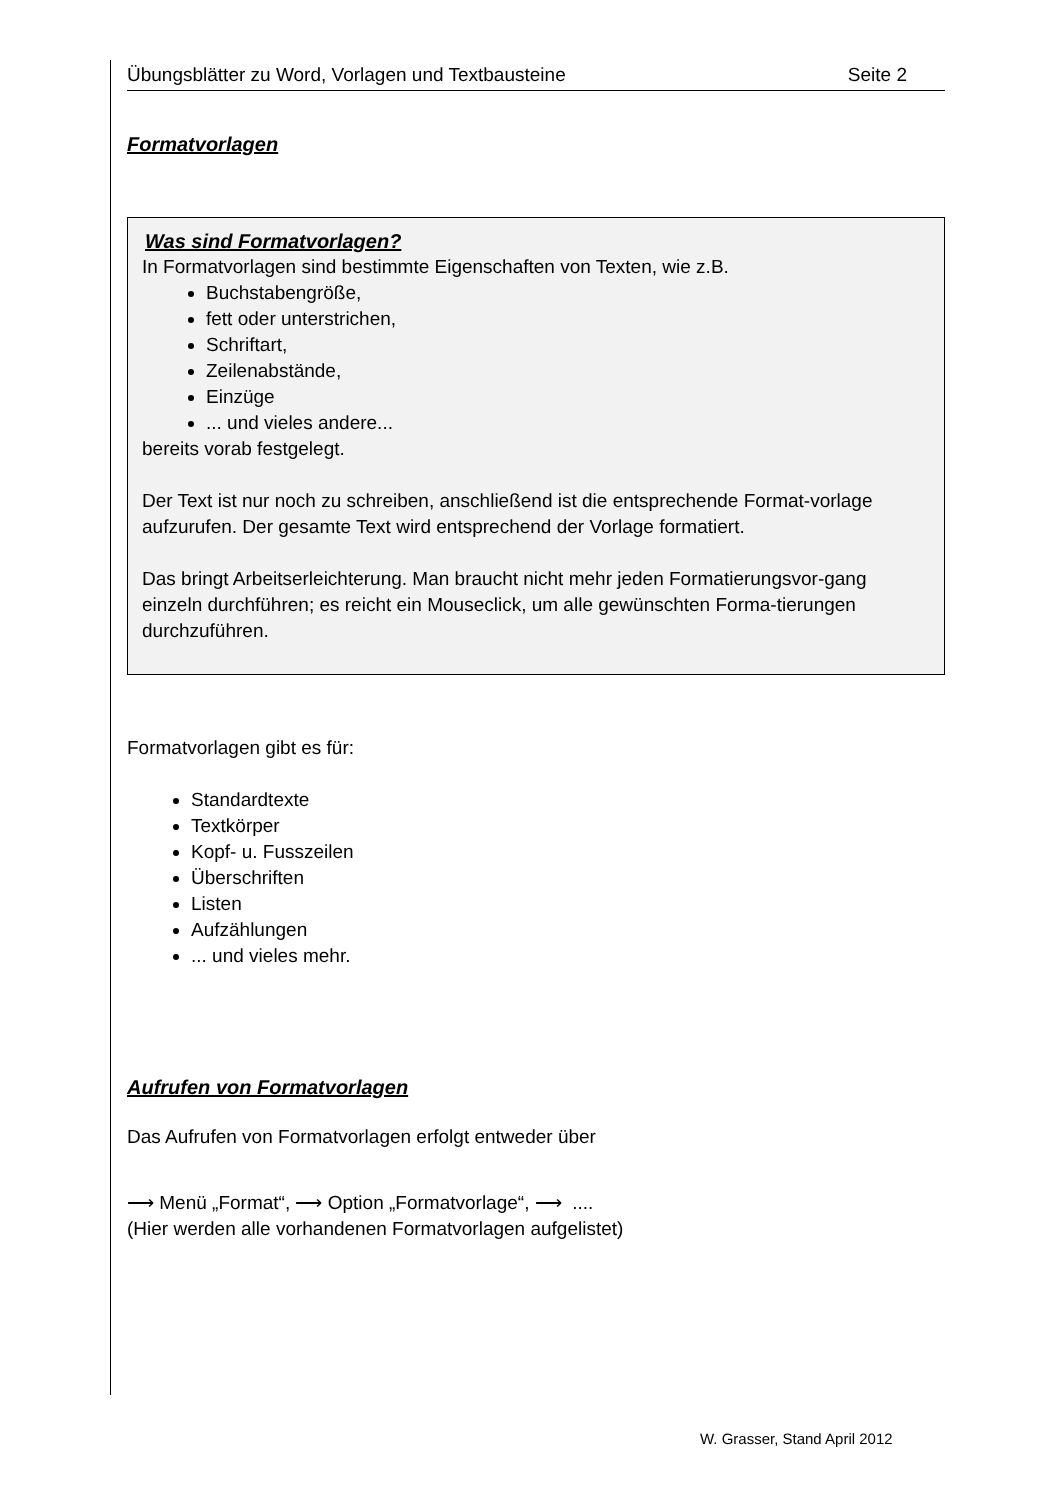Übungsblätter zu Word, Vorlagen und Textbausteine Seite 2
Formatvorlagen
Was sind Formatvorlagen?
In Formatvorlagen sind bestimmte Eigenschaften von Texten, wie z.B.
Buchstabengröße,
fett oder unterstrichen,
Schriftart,
Zeilenabstände,
Einzüge
... und vieles andere...
bereits vorab festgelegt.
Der Text ist nur noch zu schreiben, anschließend ist die entsprechende Format-vorlage aufzurufen. Der gesamte Text wird entsprechend der Vorlage formatiert.
Das bringt Arbeitserleichterung. Man braucht nicht mehr jeden Formatierungsvor-gang einzeln durchführen; es reicht ein Mouseclick, um alle gewünschten Forma-tierungen durchzuführen.
Formatvorlagen gibt es für:
Standardtexte
Textkörper
Kopf- u. Fusszeilen
Überschriften
Listen
Aufzählungen
... und vieles mehr.
Aufrufen von Formatvorlagen
Das Aufrufen von Formatvorlagen erfolgt entweder über
⟶ Menü „Format“, ⟶ Option „Formatvorlage“, ⟶ ....
(Hier werden alle vorhandenen Formatvorlagen aufgelistet)
W. Grasser, Stand April 2012